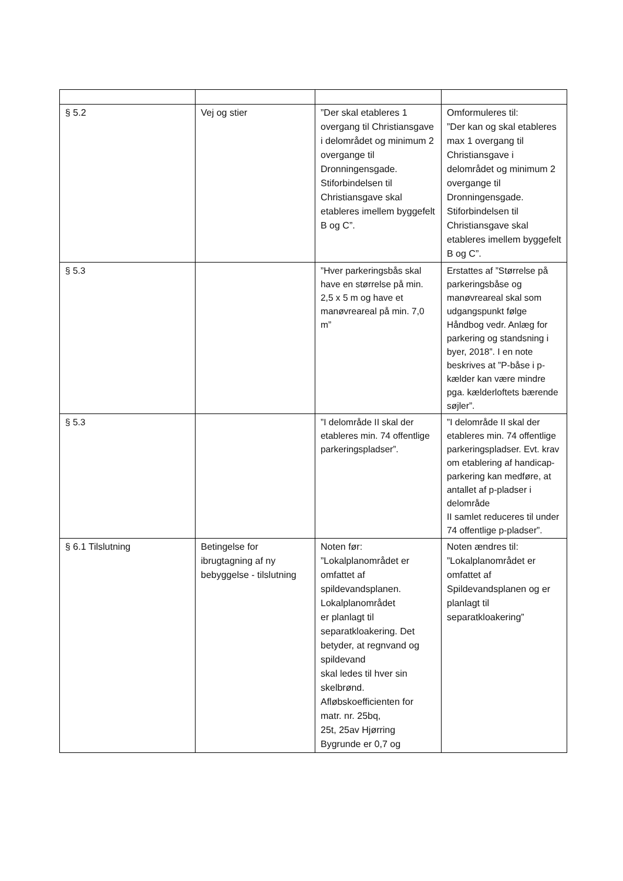| § 5.2 | Vej og stier | ”Der skal etableres 1 overgang til Christiansgave i delområdet og minimum 2 overgange til Dronningensgade. Stiforbindelsen til Christiansgave skal etableres imellem byggefelt B og C”. | Omformuleres til: ”Der kan og skal etableres max 1 overgang til Christiansgave i delområdet og minimum 2 overgange til Dronningensgade. Stiforbindelsen til Christiansgave skal etableres imellem byggefelt B og C”. |
| § 5.3 | | ”Hver parkeringsbås skal have en størrelse på min. 2,5 x 5 m og have et manøvreareal på min. 7,0 m” | Erstattes af ”Størrelse på parkeringsbåse og manøvreareal skal som udgangspunkt følge Håndbog vedr. Anlæg for parkering og standsning i byer, 2018”. I en note beskrives at ”P-båse i p-kælder kan være mindre pga. kælderloftets bærende søjler”. |
| § 5.3 | | ”I delområde II skal der etableres min. 74 offentlige parkeringspladser”. | ”I delområde II skal der etableres min. 74 offentlige parkeringspladser. Evt. krav om etablering af handicap-parkering kan medføre, at antallet af p-pladser i delområde II samlet reduceres til under 74 offentlige p-pladser”. |
| § 6.1 Tilslutning | Betingelse for ibrugtagning af ny bebyggelse - tilslutning | Noten før: ”Lokalplanområdet er omfattet af spildevandsplanen. Lokalplanområdet er planlagt til separatkloakering. Det betyder, at regnvand og spildevand skal ledes til hver sin skelbrønd. Afløbskoefficienten for matr. nr. 25bq, 25t, 25av Hjørring Bygrunde er 0,7 og | Noten ændres til: ”Lokalplanområdet er omfattet af Spildevandsplanen og er planlagt til separatkloakering” |